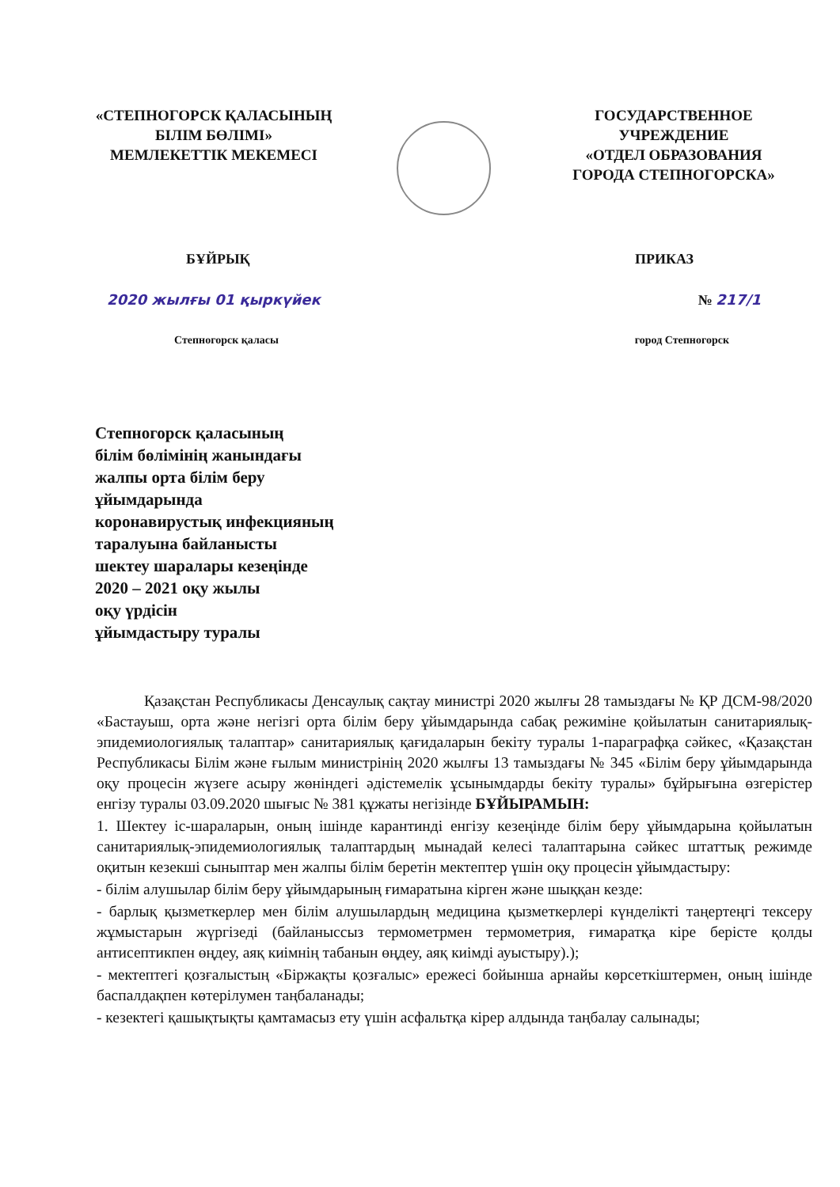«СТЕПНОГОРСК ҚАЛАСЫНЫҢ
БІЛІМ БӨЛІМІ»
МЕМЛЕКЕТТІК МЕКЕМЕСІ
ГОСУДАРСТВЕННОЕ УЧРЕЖДЕНИЕ
«ОТДЕЛ ОБРАЗОВАНИЯ
ГОРОДА СТЕПНОГОРСКА»
БҰЙРЫҚ ПРИКАЗ
2020 жылғы 01 қыркүйек № 217/1
Степногорск қаласы город Степногорск
Степногорск қаласының
білім бөлімінің жанындағы
жалпы орта білім беру
ұйымдарында
коронавирустық инфекцияның
таралуына байланысты
шектеу шаралары кезеңінде
2020 – 2021 оқу жылы
оқу үрдісін
ұйымдастыру туралы
Қазақстан Республикасы Денсаулық сақтау министрі 2020 жылғы 28 тамыздағы № ҚР ДСМ-98/2020 «Бастауыш, орта және негізгі орта білім беру ұйымдарында сабақ режиміне қойылатын санитариялық-эпидемиологиялық талаптар» санитариялық қағидаларын бекіту туралы 1-параграфқа сәйкес, «Қазақстан Республикасы Білім және ғылым министрінің 2020 жылғы 13 тамыздағы № 345 «Білім беру ұйымдарында оқу процесін жүзеге асыру жөніндегі әдістемелік ұсынымдарды бекіту туралы» бұйрығына өзгерістер енгізу туралы 03.09.2020 шығыс № 381 құжаты негізінде БҰЙЫРАМЫН:
1. Шектеу іс-шараларын, оның ішінде карантинді енгізу кезеңінде білім беру ұйымдарына қойылатын санитариялық-эпидемиологиялық талаптардың мынадай келесі талаптарына сәйкес штаттық режимде оқитын кезекші сыныптар мен жалпы білім беретін мектептер үшін оқу процесін ұйымдастыру:
- білім алушылар білім беру ұйымдарының ғимаратына кірген және шыққан кезде:
- барлық қызметкерлер мен білім алушылардың медицина қызметкерлері күнделікті таңертеңгі тексеру жұмыстарын жүргізеді (байланыссыз термометрмен термометрия, ғимаратқа кіре берісте қолды антисептикпен өңдеу, аяқ киімнің табанын өңдеу, аяқ киімді ауыстыру).);
- мектептегі қозғалыстың «Біржақты қозғалыс» ережесі бойынша арнайы көрсеткіштермен, оның ішінде баспалдақпен көтерілумен таңбаланады;
- кезектегі қашықтықты қамтамасыз ету үшін асфальтқа кірер алдында таңбалау салынады;